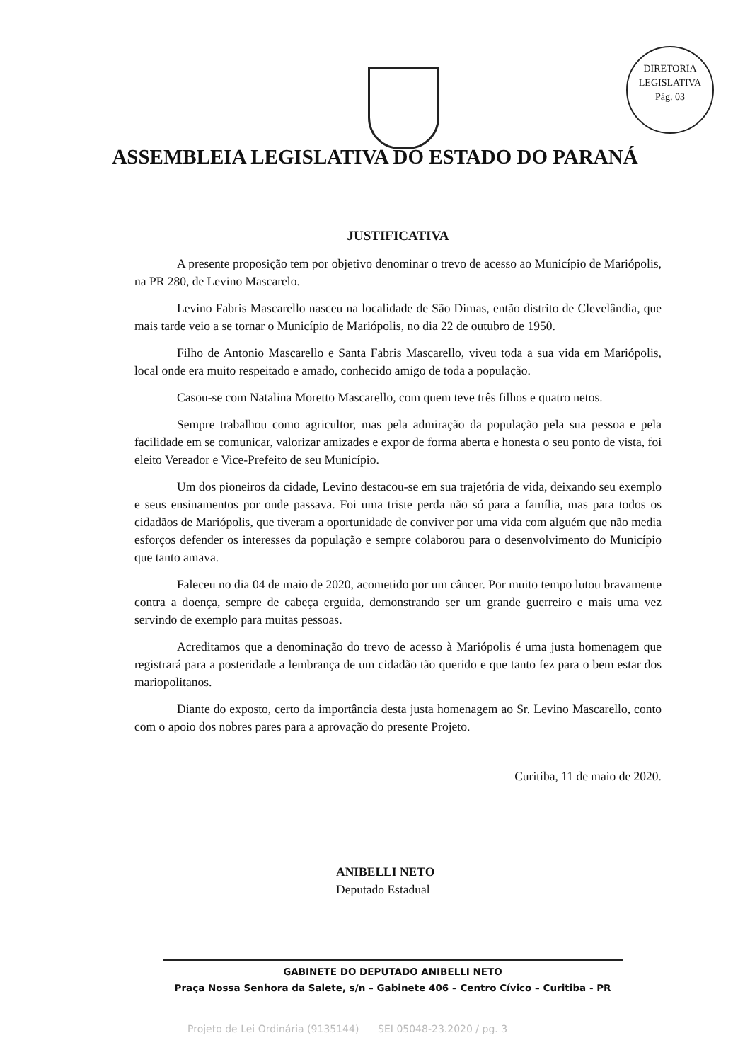DIRETORIA LEGISLATIVA
Pág. 03
ASSEMBLEIA LEGISLATIVA DO ESTADO DO PARANÁ
JUSTIFICATIVA
A presente proposição tem por objetivo denominar o trevo de acesso ao Município de Mariópolis, na PR 280, de Levino Mascarelo.
Levino Fabris Mascarello nasceu na localidade de São Dimas, então distrito de Clevelândia, que mais tarde veio a se tornar o Município de Mariópolis, no dia 22 de outubro de 1950.
Filho de Antonio Mascarello e Santa Fabris Mascarello, viveu toda a sua vida em Mariópolis, local onde era muito respeitado e amado, conhecido amigo de toda a população.
Casou-se com Natalina Moretto Mascarello, com quem teve três filhos e quatro netos.
Sempre trabalhou como agricultor, mas pela admiração da população pela sua pessoa e pela facilidade em se comunicar, valorizar amizades e expor de forma aberta e honesta o seu ponto de vista, foi eleito Vereador e Vice-Prefeito de seu Município.
Um dos pioneiros da cidade, Levino destacou-se em sua trajetória de vida, deixando seu exemplo e seus ensinamentos por onde passava. Foi uma triste perda não só para a família, mas para todos os cidadãos de Mariópolis, que tiveram a oportunidade de conviver por uma vida com alguém que não media esforços defender os interesses da população e sempre colaborou para o desenvolvimento do Município que tanto amava.
Faleceu no dia 04 de maio de 2020, acometido por um câncer. Por muito tempo lutou bravamente contra a doença, sempre de cabeça erguida, demonstrando ser um grande guerreiro e mais uma vez servindo de exemplo para muitas pessoas.
Acreditamos que a denominação do trevo de acesso à Mariópolis é uma justa homenagem que registrará para a posteridade a lembrança de um cidadão tão querido e que tanto fez para o bem estar dos mariopolitanos.
Diante do exposto, certo da importância desta justa homenagem ao Sr. Levino Mascarello, conto com o apoio dos nobres pares para a aprovação do presente Projeto.
Curitiba, 11 de maio de 2020.
ANIBELLI NETO
Deputado Estadual
GABINETE DO DEPUTADO ANIBELLI NETO
Praça Nossa Senhora da Salete, s/n – Gabinete 406 – Centro Cívico – Curitiba - PR
Projeto de Lei Ordinária (9135144) SEI 05048-23.2020 / pg. 3